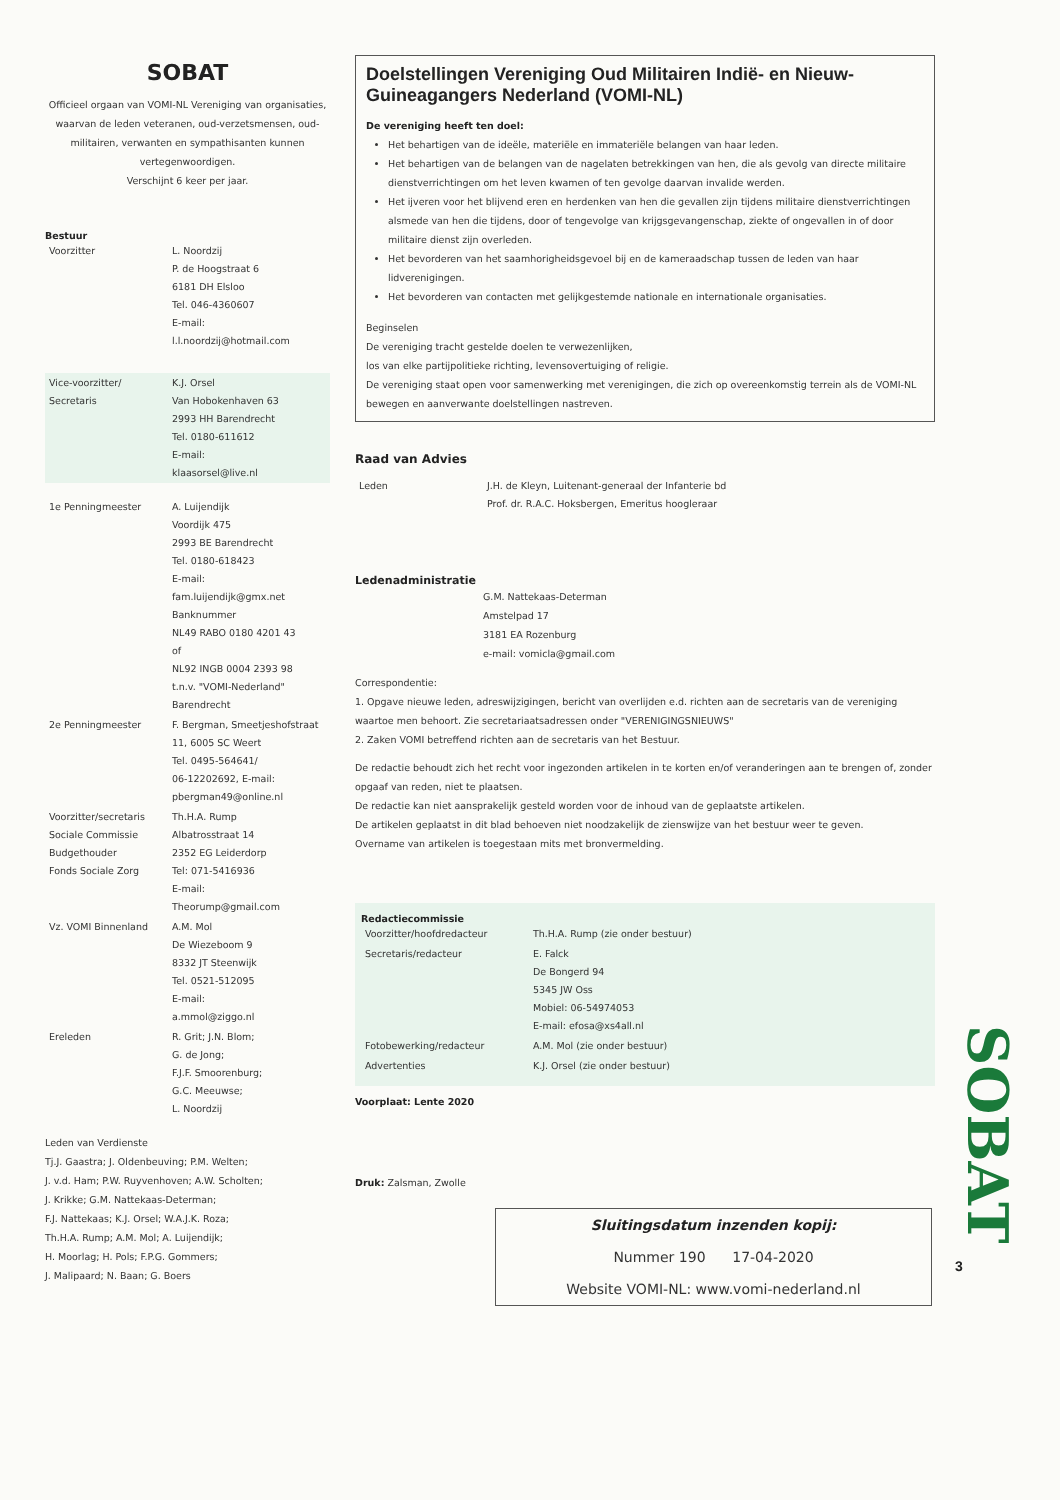SOBAT
Officieel orgaan van VOMI-NL Vereniging van organisaties, waarvan de leden veteranen, oud-verzetsmensen, oud-militairen, verwanten en sympathisanten kunnen vertegenwoordigen.
Verschijnt 6 keer per jaar.
Bestuur
| Voorzitter | L. Noordzij P. de Hoogstraat 6 6181 DH Elsloo Tel. 046-4360607 E-mail: l.l.noordzij@hotmail.com |
| Vice-voorzitter/ Secretaris | K.J. Orsel Van Hobokenhaven 63 2993 HH Barendrecht Tel. 0180-611612 E-mail: klaasorsel@live.nl |
| 1e Penningmeester | A. Luijendijk Voordijk 475 2993 BE Barendrecht Tel. 0180-618423 E-mail: fam.luijendijk@gmx.net Banknummer NL49 RABO 0180 4201 43 of NL92 INGB 0004 2393 98 t.n.v. "VOMI-Nederland" Barendrecht |
| 2e Penningmeester | F. Bergman, Smeetjeshofstraat 11, 6005 SC Weert Tel. 0495-564641/ 06-12202692, E-mail: pbergman49@online.nl |
| Voorzitter/secretaris Sociale Commissie Budgethouder Fonds Sociale Zorg | Th.H.A. Rump Albatrosstraat 14 2352 EG Leiderdorp Tel: 071-5416936 E-mail: Theorump@gmail.com |
| Vz. VOMI Binnenland | A.M. Mol De Wiezeboom 9 8332 JT Steenwijk Tel. 0521-512095 E-mail: a.mmol@ziggo.nl |
| Ereleden | R. Grit; J.N. Blom; G. de Jong; F.J.F. Smoorenburg; G.C. Meeuwse; L. Noordzij |
Leden van Verdienste
Tj.J. Gaastra; J. Oldenbeuving; P.M. Welten;
J. v.d. Ham; P.W. Ruyvenhoven; A.W. Scholten;
J. Krikke; G.M. Nattekaas-Determan;
F.J. Nattekaas; K.J. Orsel; W.A.J.K. Roza;
Th.H.A. Rump; A.M. Mol; A. Luijendijk;
H. Moorlag; H. Pols; F.P.G. Gommers;
J. Malipaard; N. Baan; G. Boers
Doelstellingen Vereniging Oud Militairen Indië- en Nieuw-Guineagangers Nederland (VOMI-NL)
De vereniging heeft ten doel:
Het behartigen van de ideële, materiële en immateriële belangen van haar leden.
Het behartigen van de belangen van de nagelaten betrekkingen van hen, die als gevolg van directe militaire dienstverrichtingen om het leven kwamen of ten gevolge daarvan invalide werden.
Het ijveren voor het blijvend eren en herdenken van hen die gevallen zijn tijdens militaire dienstverrichtingen alsmede van hen die tijdens, door of tengevolge van krijgsgevangenschap, ziekte of ongevallen in of door militaire dienst zijn overleden.
Het bevorderen van het saamhorigheidsgevoel bij en de kameraadschap tussen de leden van haar lidverenigingen.
Het bevorderen van contacten met gelijkgestemde nationale en internationale organisaties.
Beginselen
De vereniging tracht gestelde doelen te verwezenlijken,
los van elke partijpolitieke richting, levensovertuiging of religie.
De vereniging staat open voor samenwerking met verenigingen, die zich op overeenkomstig terrein als de VOMI-NL bewegen en aanverwante doelstellingen nastreven.
Raad van Advies
| Leden | J.H. de Kleyn, Luitenant-generaal der Infanterie bd Prof. dr. R.A.C. Hoksbergen, Emeritus hoogleraar |
Ledenadministratie
G.M. Nattekaas-Determan
Amstelpad 17
3181 EA Rozenburg
e-mail: vomicla@gmail.com
Correspondentie:
1. Opgave nieuwe leden, adreswijzigingen, bericht van overlijden e.d. richten aan de secretaris van de vereniging waartoe men behoort. Zie secretariaatsadressen onder "VERENIGINGSNIEUWS"
2. Zaken VOMI betreffend richten aan de secretaris van het Bestuur.
De redactie behoudt zich het recht voor ingezonden artikelen in te korten en/of veranderingen aan te brengen of, zonder opgaaf van reden, niet te plaatsen.
De redactie kan niet aansprakelijk gesteld worden voor de inhoud van de geplaatste artikelen.
De artikelen geplaatst in dit blad behoeven niet noodzakelijk de zienswijze van het bestuur weer te geven.
Overname van artikelen is toegestaan mits met bronvermelding.
Redactiecommissie
| Voorzitter/hoofdredacteur | Th.H.A. Rump (zie onder bestuur) |
| Secretaris/redacteur | E. Falck De Bongerd 94 5345 JW Oss Mobiel: 06-54974053 E-mail: efosa@xs4all.nl |
| Fotobewerking/redacteur | A.M. Mol (zie onder bestuur) |
| Advertenties | K.J. Orsel (zie onder bestuur) |
Voorplaat: Lente 2020
Druk: Zalsman, Zwolle
Sluitingsdatum inzenden kopij:
Nummer 190 17-04-2020
Website VOMI-NL: www.vomi-nederland.nl
SOBAT
3